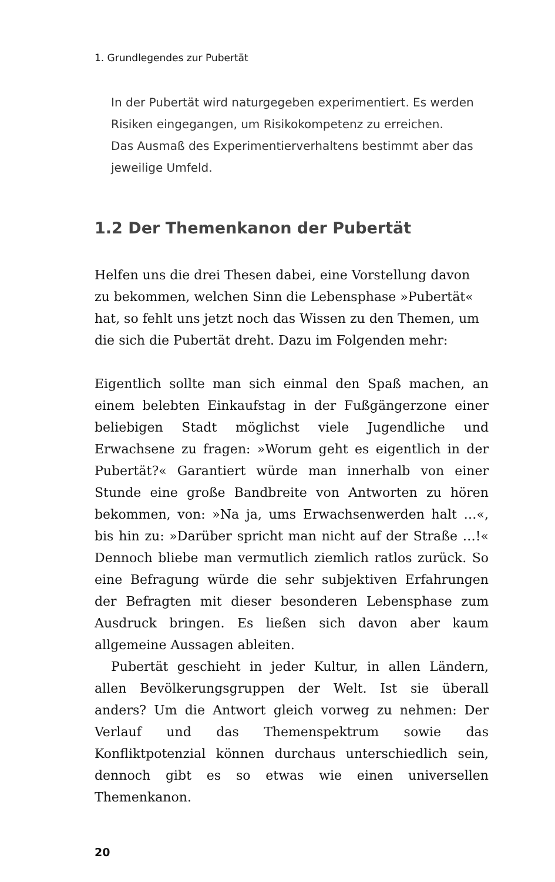1. Grundlegendes zur Pubertät
In der Pubertät wird naturgegeben experimentiert. Es werden Risiken eingegangen, um Risikokompetenz zu erreichen.
Das Ausmaß des Experimentierverhaltens bestimmt aber das jeweilige Umfeld.
1.2 Der Themenkanon der Pubertät
Helfen uns die drei Thesen dabei, eine Vorstellung davon zu bekommen, welchen Sinn die Lebensphase »Pubertät« hat, so fehlt uns jetzt noch das Wissen zu den Themen, um die sich die Pubertät dreht. Dazu im Folgenden mehr:
Eigentlich sollte man sich einmal den Spaß machen, an einem belebten Einkaufstag in der Fußgängerzone einer beliebigen Stadt möglichst viele Jugendliche und Erwachsene zu fragen: »Worum geht es eigentlich in der Pubertät?« Garantiert würde man innerhalb von einer Stunde eine große Bandbreite von Antworten zu hören bekommen, von: »Na ja, ums Erwachsenwerden halt …«, bis hin zu: »Darüber spricht man nicht auf der Straße …!« Dennoch bliebe man vermutlich ziemlich ratlos zurück. So eine Befragung würde die sehr subjektiven Erfahrungen der Befragten mit dieser besonderen Lebensphase zum Ausdruck bringen. Es ließen sich davon aber kaum allgemeine Aussagen ableiten.
Pubertät geschieht in jeder Kultur, in allen Ländern, allen Bevölkerungsgruppen der Welt. Ist sie überall anders? Um die Antwort gleich vorweg zu nehmen: Der Verlauf und das Themenspektrum sowie das Konfliktpotenzial können durchaus unterschiedlich sein, dennoch gibt es so etwas wie einen universellen Themenkanon.
20